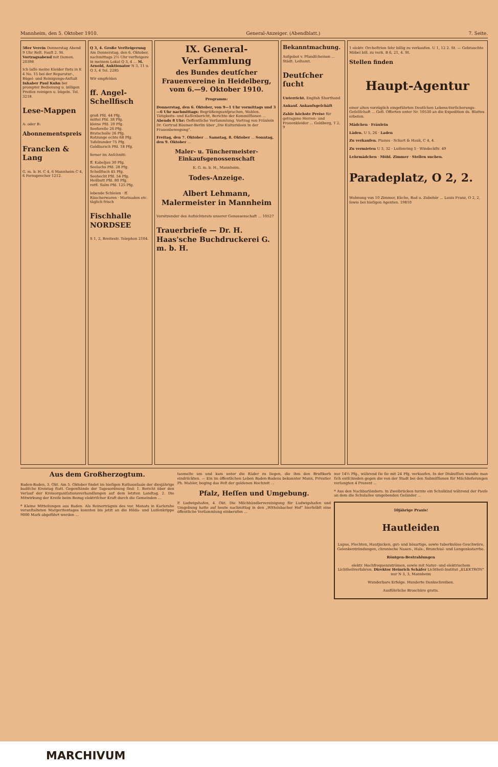Mannheim, den 5. Oktober 1910. General-Anzeiger. (Abendblatt.) 7. Seite.
58er Verein Donnerstag Abend 9 Uhr Reſt. Fauſt 2. St. Vortragsabend mit Damen. 20398
Ich laſſe meine Kleider ſtets in K 4 No. 15 bei der Reparatur-, Bügel- und Reinigungs-Anſtalt Inhaber Paul Kuhn bei prompter Bedienung u. billigen Preiſen reinigen u. bügeln. Tel. 3218.
Lese-Mappen
A: oder B:
Abonnementspreis
Francken & Lang
G. m. b. H. C 4, 6 Mannheim C 4, 6 Fernsprecher 1212.
Q 3, 4. Große Verſteigerung Am Donnerstag, den 6. Oktober, nachmittags 2½ Uhr verſteigere in meinem Lokal Q 3, 4 ... M. Arnold, Auktionator N 3, 11 u. Q 3, 4 Tel. 2285
Wir empfehlen
ff. Angel-Schellfisch
groß Pfd. 44 Pfg.
mittel Pfd. 38 Pfg.
kleine Pfd. 20 Pfg.
Seeforelle 26 Pfg.
Bratscholle 26 Pfg.
Rotzunge echte 68 Pfg.
Tafelzander 75 Pfg.
Goldbarsch Pfd. 18 Pfg.
ferner im Anſchnitt:
ff. Kabeljau 30 Pfg.
Seelachs Pfd. 28 Pfg.
Schellfisch 45 Pfg.
Seehecht Pfd. 54 Pfg.
Heilbutt Pfd. 80 Pfg.
rotfl. Salm Pfd. 125 Pfg.
lebende Schleien · ff. Räucherwaren · Marinaden etc. täglich frisch
Fischhalle NORDSEE
S 1, 2, Breitestr. Telephon 2104.
IX. General-Verſammlung
des Bundes deutſcher Frauenvereine in Heidelberg, vom 6.—9. Oktober 1910.
Programm:
Donnerstag, den 6. Oktober, von 9—1 Uhr vormittags und 3—6 Uhr nachmittags: Begrüßungsanſprachen, Wahlen. Tätigkeits- und Kaſſenbericht, Berichte der Kommiſſionen ... Abends 8 Uhr: Oeffentliche Verſammlung. Vortrag von Fräulein Dr. Gertrud Bäumer-Berlin über „Die Kulturideen in der Frauenbewegung".
Freitag, den 7. Oktober ... Samstag, 8. Oktober ... Sonntag, den 9. Oktober ...
Maler- u. Tünchermeister-Einkaufsgenossenschaft
E. G. m. b. H., Mannheim.
Todes-Anzeige.
Albert Lehmann, Malermeister in Mannheim
Vorsitzender des Aufsichtsrats unserer Genossenschaft ... 10527
Trauerbriefe — Dr. H. Haas'sche Buchdruckerei G. m. b. H.
Bekanntmachung.
Aufgebot v. Pfandſcheinen ... Städt. Leihamt.
Deutſcher ſucht
Unterricht. English Shorthand
Ankauf. Ankaufsgeſchäft
Zahle höchste Preise für getragene Herren- und Frauenkleider ... Goldberg, T 2, 9
1 elektr. Orcheſtrion ſehr billig zu verkaufen. U 1, 12 2. St. — Gebrauchte Möbel bill. zu verk. B 6, 21, 4. St.
Stellen finden
Haupt-Agentur
einer alten vorzüglich eingeführten Deutſchen Lebens-Verſicherungs-Geſellſchaft ... Gefl. Offerten unter Nr. 10530 an die Expedition ds. Blattes erbeten.
Mädchen · Fräulein
Läden. U 5, 26 · Laden
Zu verkaufen. Pianos · Schart & Hauk, C 4, 4.
Zu vermieten U 3, 32 · Luiſenring 5 · Windeckſtr. 49
Lehrmädchen · Möbl. Zimmer · Stellen suchen.
Paradeplatz, O 2, 2.
Wohnung von 10 Zimmer, Küche, Bad u. Zubehör ... Louis Franz, O 2, 2, ſowie bei hieſigen Agenten. 19810
Aus dem Großherzogtum.
Baden-Baden, 3. Okt. Am 5. Oktober findet im hieſigen Rathausſaale der diesjährige badiſche Kreistag ſtatt. Gegenſtände der Tagesordnung ſind: 1. Bericht über den Verlauf der Kreisorganiſationsverhandlungen auf dem letzten Landtag. 2. Die Mitwirkung der Kreiſe beim Bezug elektriſcher Kraft durch die Gemeinden ...
* Kleine Mitteilungen aus Baden. Als Reinerträgnis des vor. Monats in Karlsruhe veranſtalteten Margeritentages konnten bis jetzt an die Hilda- und Luiſenkrippe 9000 Mark abgeführt werden ...
taumelte um und kam unter die Räder zu liegen, die ihm den Bruſtkorb eindrückten. — Ein im öffentlichen Leben Baden-Badens bekannter Mann, Privatier Ph. Mahler, beging das Feſt der goldenen Hochzeit ...
Pfalz, Heſſen und Umgebung.
P. Ludwigshafen, 4. Okt. Die Milchhändlervereinigung für Ludwigshafen und Umgebung hatte auf heute nachmittag in den „Wittelsbacher Hof" hierſelbſt eine öffentliche Verſammlung einberufen ...
nur 14½ Pfg., während ſie ſie mit 24 Pfg. verkaufen. In der Diskuſſion wandte man ſich entſchieden gegen die von der Stadt bei den Submiſſionen für Milchlieferungen verlangten 4 Prozent ...
* Aus den Nachbarländern. In Zweibrücken turnte ein Schulkind während der Pauſe an dem die Schulallee umgebenden Geländer ...
10jährige Praxis!
Hautleiden
Lupus, Flechten, Hautjucken, gut- und bösartige, sowie tuberkulöse Geschwüre, Gelenkentzündungen, chronische Nasen-, Hals-, Bronchial- und Lungenkatarrhe.
Röntgen-Bestrahlungen
elektr. Hochfrequenzströmen, sowie mit Natur- und elektrischem Lichtheilverfahren. Direktor Heinrich Schäfer Lichtheil-Institut „ELEKTRON" nur N 3, 3, Mannheim
Wunderbare Erfolge. Hunderte Dankschreiben.
Ausführliche Broschüre gratis.
MARCHIVUM